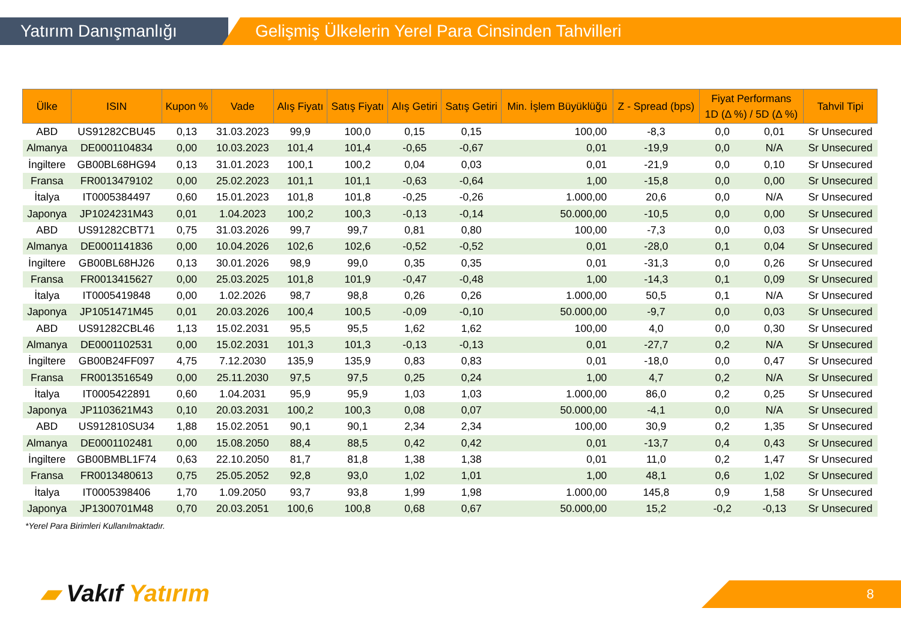Yatırım Danışmanlığı Gelişmiş Ülkelerin Yerel Para Cinsinden Tahvilleri
| Ülke | ISIN | Kupon % | Vade | Alış Fiyatı | Satış Fiyatı | Alış Getiri | Satış Getiri | Min. İşlem Büyüklüğü | Z - Spread (bps) | Fiyat Performans 1D (Δ %) / 5D (Δ %) | | Tahvil Tipi |
| --- | --- | --- | --- | --- | --- | --- | --- | --- | --- | --- | --- | --- |
| ABD | US91282CBU45 | 0,13 | 31.03.2023 | 99,9 | 100,0 | 0,15 | 0,15 | 100,00 | -8,3 | 0,0 | 0,01 | Sr Unsecured |
| Almanya | DE0001104834 | 0,00 | 10.03.2023 | 101,4 | 101,4 | -0,65 | -0,67 | 0,01 | -19,9 | 0,0 | N/A | Sr Unsecured |
| İngiltere | GB00BL68HG94 | 0,13 | 31.01.2023 | 100,1 | 100,2 | 0,04 | 0,03 | 0,01 | -21,9 | 0,0 | 0,10 | Sr Unsecured |
| Fransa | FR0013479102 | 0,00 | 25.02.2023 | 101,1 | 101,1 | -0,63 | -0,64 | 1,00 | -15,8 | 0,0 | 0,00 | Sr Unsecured |
| İtalya | IT0005384497 | 0,60 | 15.01.2023 | 101,8 | 101,8 | -0,25 | -0,26 | 1.000,00 | 20,6 | 0,0 | N/A | Sr Unsecured |
| Japonya | JP1024231M43 | 0,01 | 1.04.2023 | 100,2 | 100,3 | -0,13 | -0,14 | 50.000,00 | -10,5 | 0,0 | 0,00 | Sr Unsecured |
| ABD | US91282CBT71 | 0,75 | 31.03.2026 | 99,7 | 99,7 | 0,81 | 0,80 | 100,00 | -7,3 | 0,0 | 0,03 | Sr Unsecured |
| Almanya | DE0001141836 | 0,00 | 10.04.2026 | 102,6 | 102,6 | -0,52 | -0,52 | 0,01 | -28,0 | 0,1 | 0,04 | Sr Unsecured |
| İngiltere | GB00BL68HJ26 | 0,13 | 30.01.2026 | 98,9 | 99,0 | 0,35 | 0,35 | 0,01 | -31,3 | 0,0 | 0,26 | Sr Unsecured |
| Fransa | FR0013415627 | 0,00 | 25.03.2025 | 101,8 | 101,9 | -0,47 | -0,48 | 1,00 | -14,3 | 0,1 | 0,09 | Sr Unsecured |
| İtalya | IT0005419848 | 0,00 | 1.02.2026 | 98,7 | 98,8 | 0,26 | 0,26 | 1.000,00 | 50,5 | 0,1 | N/A | Sr Unsecured |
| Japonya | JP1051471M45 | 0,01 | 20.03.2026 | 100,4 | 100,5 | -0,09 | -0,10 | 50.000,00 | -9,7 | 0,0 | 0,03 | Sr Unsecured |
| ABD | US91282CBL46 | 1,13 | 15.02.2031 | 95,5 | 95,5 | 1,62 | 1,62 | 100,00 | 4,0 | 0,0 | 0,30 | Sr Unsecured |
| Almanya | DE0001102531 | 0,00 | 15.02.2031 | 101,3 | 101,3 | -0,13 | -0,13 | 0,01 | -27,7 | 0,2 | N/A | Sr Unsecured |
| İngiltere | GB00B24FF097 | 4,75 | 7.12.2030 | 135,9 | 135,9 | 0,83 | 0,83 | 0,01 | -18,0 | 0,0 | 0,47 | Sr Unsecured |
| Fransa | FR0013516549 | 0,00 | 25.11.2030 | 97,5 | 97,5 | 0,25 | 0,24 | 1,00 | 4,7 | 0,2 | N/A | Sr Unsecured |
| İtalya | IT0005422891 | 0,60 | 1.04.2031 | 95,9 | 95,9 | 1,03 | 1,03 | 1.000,00 | 86,0 | 0,2 | 0,25 | Sr Unsecured |
| Japonya | JP1103621M43 | 0,10 | 20.03.2031 | 100,2 | 100,3 | 0,08 | 0,07 | 50.000,00 | -4,1 | 0,0 | N/A | Sr Unsecured |
| ABD | US912810SU34 | 1,88 | 15.02.2051 | 90,1 | 90,1 | 2,34 | 2,34 | 100,00 | 30,9 | 0,2 | 1,35 | Sr Unsecured |
| Almanya | DE0001102481 | 0,00 | 15.08.2050 | 88,4 | 88,5 | 0,42 | 0,42 | 0,01 | -13,7 | 0,4 | 0,43 | Sr Unsecured |
| İngiltere | GB00BMBL1F74 | 0,63 | 22.10.2050 | 81,7 | 81,8 | 1,38 | 1,38 | 0,01 | 11,0 | 0,2 | 1,47 | Sr Unsecured |
| Fransa | FR0013480613 | 0,75 | 25.05.2052 | 92,8 | 93,0 | 1,02 | 1,01 | 1,00 | 48,1 | 0,6 | 1,02 | Sr Unsecured |
| İtalya | IT0005398406 | 1,70 | 1.09.2050 | 93,7 | 93,8 | 1,99 | 1,98 | 1.000,00 | 145,8 | 0,9 | 1,58 | Sr Unsecured |
| Japonya | JP1300701M48 | 0,70 | 20.03.2051 | 100,6 | 100,8 | 0,68 | 0,67 | 50.000,00 | 15,2 | -0,2 | -0,13 | Sr Unsecured |
*Yerel Para Birimleri Kullanılmaktadır.
▰ Vakıf Yatırım 8